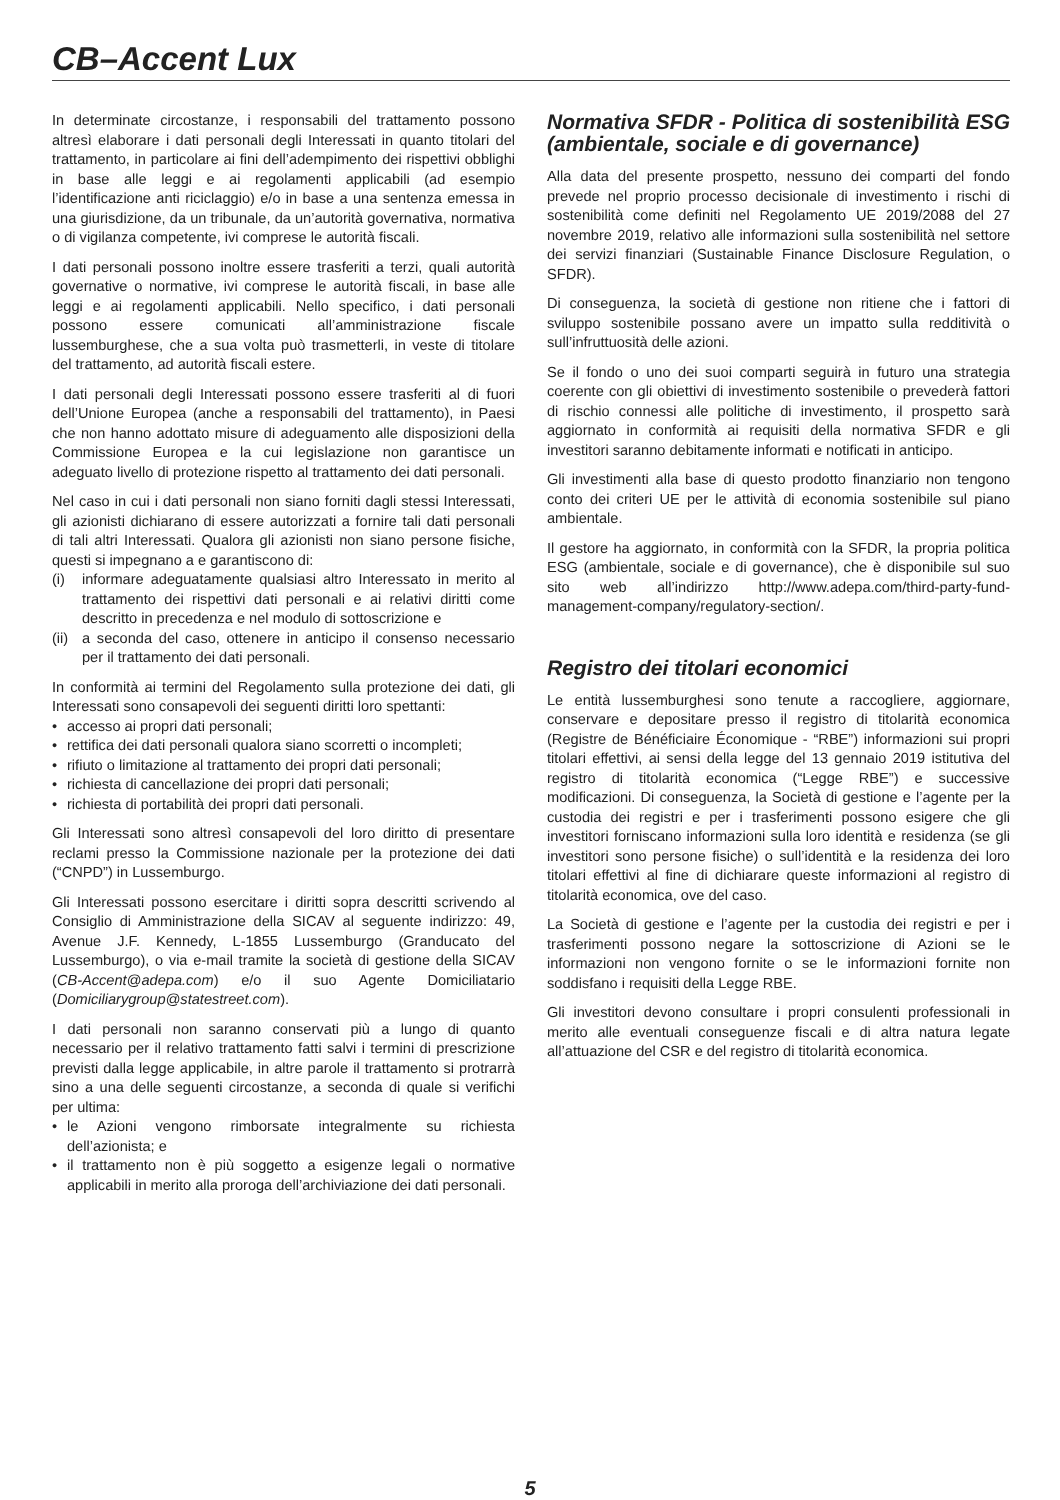CB–Accent Lux
In determinate circostanze, i responsabili del trattamento possono altresì elaborare i dati personali degli Interessati in quanto titolari del trattamento, in particolare ai fini dell’adempimento dei rispettivi obblighi in base alle leggi e ai regolamenti applicabili (ad esempio l’identificazione anti riciclaggio) e/o in base a una sentenza emessa in una giurisdizione, da un tribunale, da un’autorità governativa, normativa o di vigilanza competente, ivi comprese le autorità fiscali.
I dati personali possono inoltre essere trasferiti a terzi, quali autorità governative o normative, ivi comprese le autorità fiscali, in base alle leggi e ai regolamenti applicabili. Nello specifico, i dati personali possono essere comunicati all’amministrazione fiscale lussemburghese, che a sua volta può trasmetterli, in veste di titolare del trattamento, ad autorità fiscali estere.
I dati personali degli Interessati possono essere trasferiti al di fuori dell’Unione Europea (anche a responsabili del trattamento), in Paesi che non hanno adottato misure di adeguamento alle disposizioni della Commissione Europea e la cui legislazione non garantisce un adeguato livello di protezione rispetto al trattamento dei dati personali.
Nel caso in cui i dati personali non siano forniti dagli stessi Interessati, gli azionisti dichiarano di essere autorizzati a fornire tali dati personali di tali altri Interessati. Qualora gli azionisti non siano persone fisiche, questi si impegnano a e garantiscono di:
(i) informare adeguatamente qualsiasi altro Interessato in merito al trattamento dei rispettivi dati personali e ai relativi diritti come descritto in precedenza e nel modulo di sottoscrizione e
(ii) a seconda del caso, ottenere in anticipo il consenso necessario per il trattamento dei dati personali.
In conformità ai termini del Regolamento sulla protezione dei dati, gli Interessati sono consapevoli dei seguenti diritti loro spettanti:
• accesso ai propri dati personali;
• rettifica dei dati personali qualora siano scorretti o incompleti;
• rifiuto o limitazione al trattamento dei propri dati personali;
• richiesta di cancellazione dei propri dati personali;
• richiesta di portabilità dei propri dati personali.
Gli Interessati sono altresì consapevoli del loro diritto di presentare reclami presso la Commissione nazionale per la protezione dei dati (“CNPD”) in Lussemburgo.
Gli Interessati possono esercitare i diritti sopra descritti scrivendo al Consiglio di Amministrazione della SICAV al seguente indirizzo: 49, Avenue J.F. Kennedy, L-1855 Lussemburgo (Granducato del Lussemburgo), o via e-mail tramite la società di gestione della SICAV (CB-Accent@adepa.com) e/o il suo Agente Domiciliatario (Domiciliarygroup@statestreet.com).
I dati personali non saranno conservati più a lungo di quanto necessario per il relativo trattamento fatti salvi i termini di prescrizione previsti dalla legge applicabile, in altre parole il trattamento si protrarrà sino a una delle seguenti circostanze, a seconda di quale si verifichi per ultima:
• le Azioni vengono rimborsate integralmente su richiesta dell’azionista; e
• il trattamento non è più soggetto a esigenze legali o normative applicabili in merito alla proroga dell’archiviazione dei dati personali.
Normativa SFDR - Politica di sostenibilità ESG (ambientale, sociale e di governance)
Alla data del presente prospetto, nessuno dei comparti del fondo prevede nel proprio processo decisionale di investimento i rischi di sostenibilità come definiti nel Regolamento UE 2019/2088 del 27 novembre 2019, relativo alle informazioni sulla sostenibilità nel settore dei servizi finanziari (Sustainable Finance Disclosure Regulation, o SFDR).
Di conseguenza, la società di gestione non ritiene che i fattori di sviluppo sostenibile possano avere un impatto sulla redditività o sull’infruttuosità delle azioni.
Se il fondo o uno dei suoi comparti seguirà in futuro una strategia coerente con gli obiettivi di investimento sostenibile o prevederà fattori di rischio connessi alle politiche di investimento, il prospetto sarà aggiornato in conformità ai requisiti della normativa SFDR e gli investitori saranno debitamente informati e notificati in anticipo.
Gli investimenti alla base di questo prodotto finanziario non tengono conto dei criteri UE per le attività di economia sostenibile sul piano ambientale.
Il gestore ha aggiornato, in conformità con la SFDR, la propria politica ESG (ambientale, sociale e di governance), che è disponibile sul suo sito web all’indirizzo http://www.adepa.com/third-party-fund-management-company/regulatory-section/.
Registro dei titolari economici
Le entità lussemburghesi sono tenute a raccogliere, aggiornare, conservare e depositare presso il registro di titolarità economica (Registre de Bénéficiaire Économique - “RBE”) informazioni sui propri titolari effettivi, ai sensi della legge del 13 gennaio 2019 istitutiva del registro di titolarità economica (“Legge RBE”) e successive modificazioni. Di conseguenza, la Società di gestione e l’agente per la custodia dei registri e per i trasferimenti possono esigere che gli investitori forniscano informazioni sulla loro identità e residenza (se gli investitori sono persone fisiche) o sull’identità e la residenza dei loro titolari effettivi al fine di dichiarare queste informazioni al registro di titolarità economica, ove del caso.
La Società di gestione e l’agente per la custodia dei registri e per i trasferimenti possono negare la sottoscrizione di Azioni se le informazioni non vengono fornite o se le informazioni fornite non soddisfano i requisiti della Legge RBE.
Gli investitori devono consultare i propri consulenti professionali in merito alle eventuali conseguenze fiscali e di altra natura legate all’attuazione del CSR e del registro di titolarità economica.
5